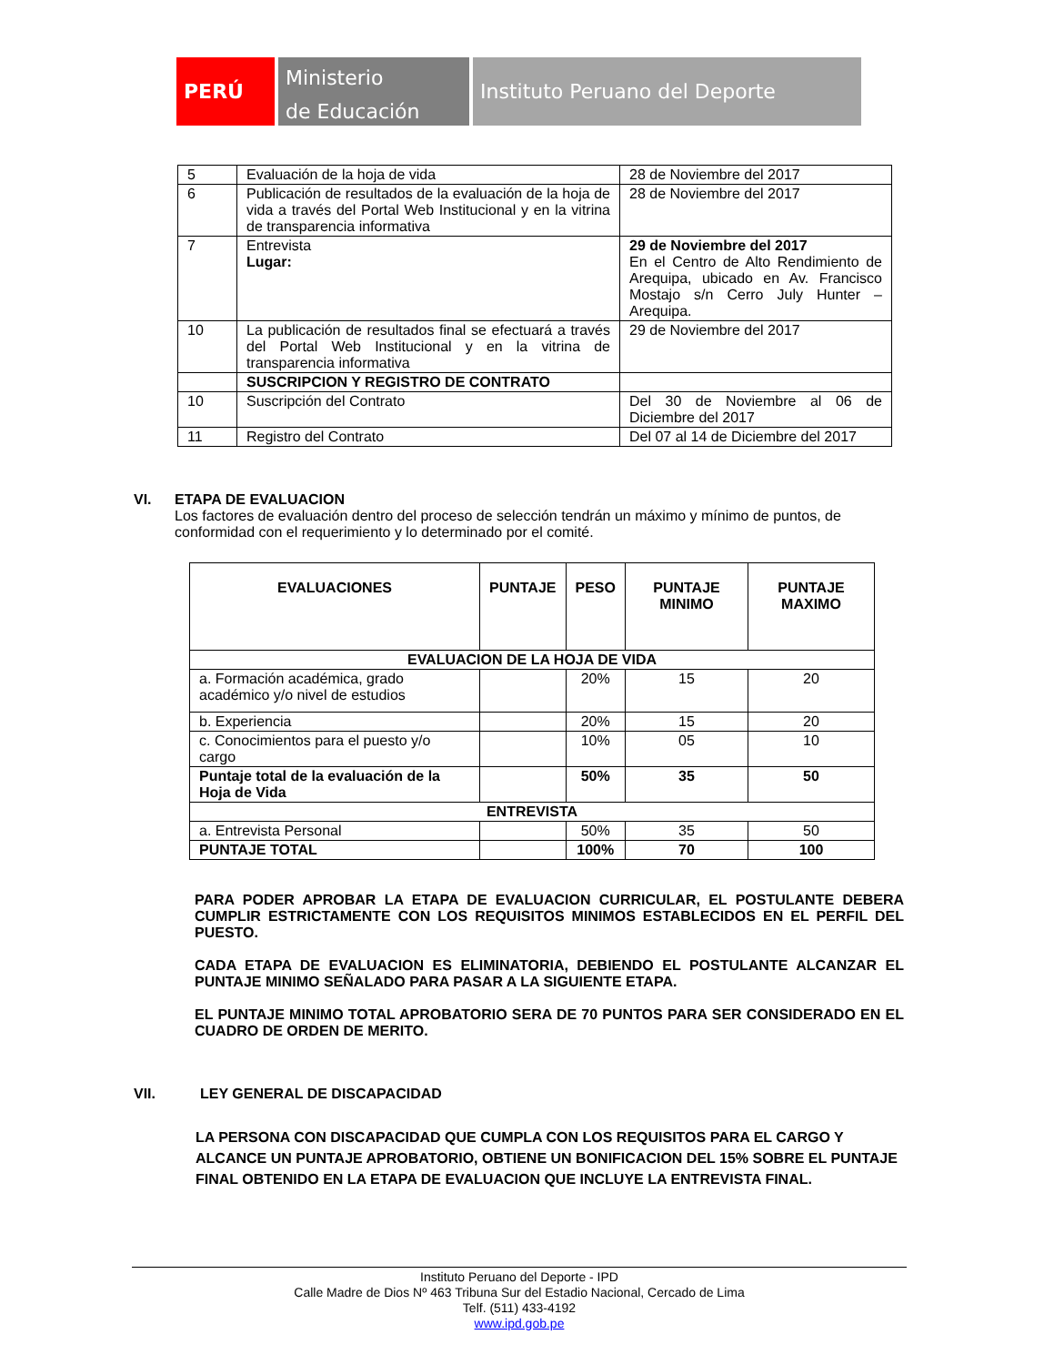PERÚ
Ministerio
de Educación
Instituto Peruano del Deporte
| 5 | Evaluación de la hoja de vida | 28 de Noviembre del 2017 |
| 6 | Publicación de resultados de la evaluación de la hoja de vida a través del Portal Web Institucional y en la vitrina de transparencia informativa | 28 de Noviembre del 2017 |
| 7 | Entrevista Lugar: | 29 de Noviembre del 2017 En el Centro de Alto Rendimiento de Arequipa, ubicado en Av. Francisco Mostajo s/n Cerro July Hunter – Arequipa. |
| 10 | La publicación de resultados final se efectuará a través del Portal Web Institucional y en la vitrina de transparencia informativa | 29 de Noviembre del 2017 |
| | SUSCRIPCION Y REGISTRO DE CONTRATO | |
| 10 | Suscripción del Contrato | Del 30 de Noviembre al 06 de Diciembre del 2017 |
| 11 | Registro del Contrato | Del 07 al 14 de Diciembre del 2017 |
VI. ETAPA DE EVALUACION
Los factores de evaluación dentro del proceso de selección tendrán un máximo y mínimo de puntos, de conformidad con el requerimiento y lo determinado por el comité.
| EVALUACIONES | PUNTAJE | PESO | PUNTAJE MINIMO | PUNTAJE MAXIMO |
| --- | --- | --- | --- | --- |
| EVALUACION DE LA HOJA DE VIDA | | | | |
| a. Formación académica, grado académico y/o nivel de estudios | | 20% | 15 | 20 |
| b. Experiencia | | 20% | 15 | 20 |
| c. Conocimientos para el puesto y/o cargo | | 10% | 05 | 10 |
| Puntaje total de la evaluación de la Hoja de Vida | | 50% | 35 | 50 |
| ENTREVISTA | | | | |
| a. Entrevista Personal | | 50% | 35 | 50 |
| PUNTAJE TOTAL | | 100% | 70 | 100 |
PARA PODER APROBAR LA ETAPA DE EVALUACION CURRICULAR, EL POSTULANTE DEBERA CUMPLIR ESTRICTAMENTE CON LOS REQUISITOS MINIMOS ESTABLECIDOS EN EL PERFIL DEL PUESTO.
CADA ETAPA DE EVALUACION ES ELIMINATORIA, DEBIENDO EL POSTULANTE ALCANZAR EL PUNTAJE MINIMO SEÑALADO PARA PASAR A LA SIGUIENTE ETAPA.
EL PUNTAJE MINIMO TOTAL APROBATORIO SERA DE 70 PUNTOS PARA SER CONSIDERADO EN EL CUADRO DE ORDEN DE MERITO.
VII. LEY GENERAL DE DISCAPACIDAD
LA PERSONA CON DISCAPACIDAD QUE CUMPLA CON LOS REQUISITOS PARA EL CARGO Y ALCANCE UN PUNTAJE APROBATORIO, OBTIENE UN BONIFICACION DEL 15% SOBRE EL PUNTAJE FINAL OBTENIDO EN LA ETAPA DE EVALUACION QUE INCLUYE LA ENTREVISTA FINAL.
Instituto Peruano del Deporte - IPD
Calle Madre de Dios Nº 463 Tribuna Sur del Estadio Nacional, Cercado de Lima
Telf. (511) 433-4192
www.ipd.gob.pe